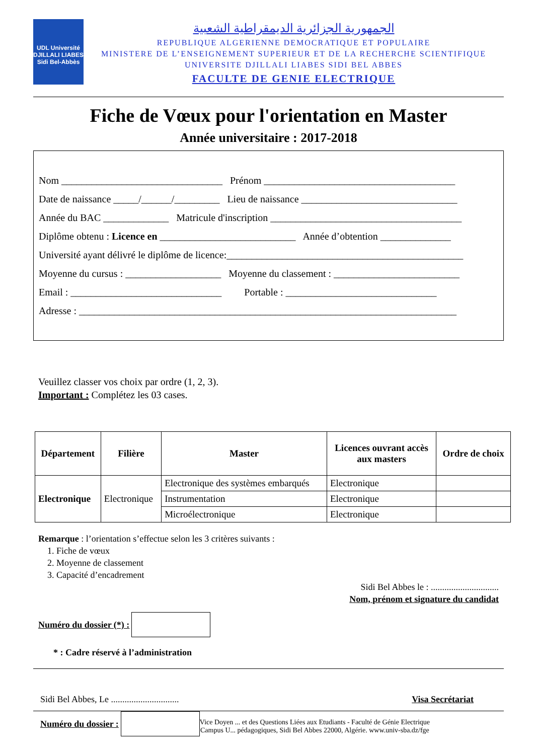UDL Université DJILLALI LIABES Sidi Bel-Abbès
الجمهورية الجزائرية الديمقراطية الشعبية
REPUBLIQUE ALGERIENNE DEMOCRATIQUE ET POPULAIRE
MINISTERE DE L’ENSEIGNEMENT SUPERIEUR ET DE LA RECHERCHE SCIENTIFIQUE
UNIVERSITE DJILLALI LIABES SIDI BEL ABBES
FACULTE DE GENIE ELECTRIQUE
Fiche de Vœux pour l'orientation en Master
Année universitaire : 2017-2018
Nom ________________________________ Prénom ______________________________________
Date de naissance _____/______/_________ Lieu de naissance _______________________________
Année du BAC _____________ Matricule d'inscription ______________________________________
Diplôme obtenu : Licence en ___________________________ Année d’obtention ______________
Université ayant délivré le diplôme de licence:_______________________________________________
Moyenne du cursus : ___________________ Moyenne du classement : _________________________
Email : ______________________________ Portable : ______________________________
Adresse : ___________________________________________________________________________
Veuillez classer vos choix par ordre (1, 2, 3).
Important : Complétez les 03 cases.
| Département | Filière | Master | Licences ouvrant accès aux masters | Ordre de choix |
| --- | --- | --- | --- | --- |
| Electronique | Electronique | Electronique des systèmes embarqués | Electronique | |
| | | Instrumentation | Electronique | |
| | | Microélectronique | Electronique | |
Remarque : l’orientation s’effectue selon les 3 critères suivants :
1. Fiche de vœux
2. Moyenne de classement
3. Capacité d’encadrement
Sidi Bel Abbes le : ..............................
Nom, prénom et signature du candidat
Numéro du dossier (*) :
* : Cadre réservé à l’administration
Sidi Bel Abbes, Le .............................. Visa Secrétariat
Numéro du dossier :
Vice Doyen ... et des Questions Liées aux Etudiants - Faculté de Génie Electrique
Campus U... pédagogiques, Sidi Bel Abbes 22000, Algérie. www.univ-sba.dz/fge